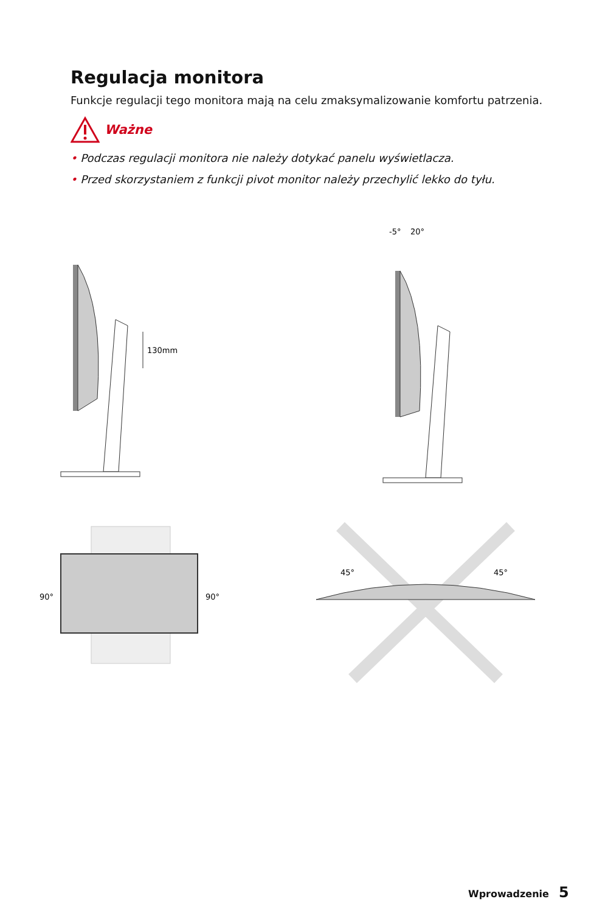Regulacja monitora
Funkcje regulacji tego monitora mają na celu zmaksymalizowanie komfortu patrzenia.
Ważne
• Podczas regulacji monitora nie należy dotykać panelu wyświetlacza.
• Przed skorzystaniem z funkcji pivot monitor należy przechylić lekko do tyłu.
130mm
-5°
20°
90°
90°
45°
45°
Wprowadzenie 5